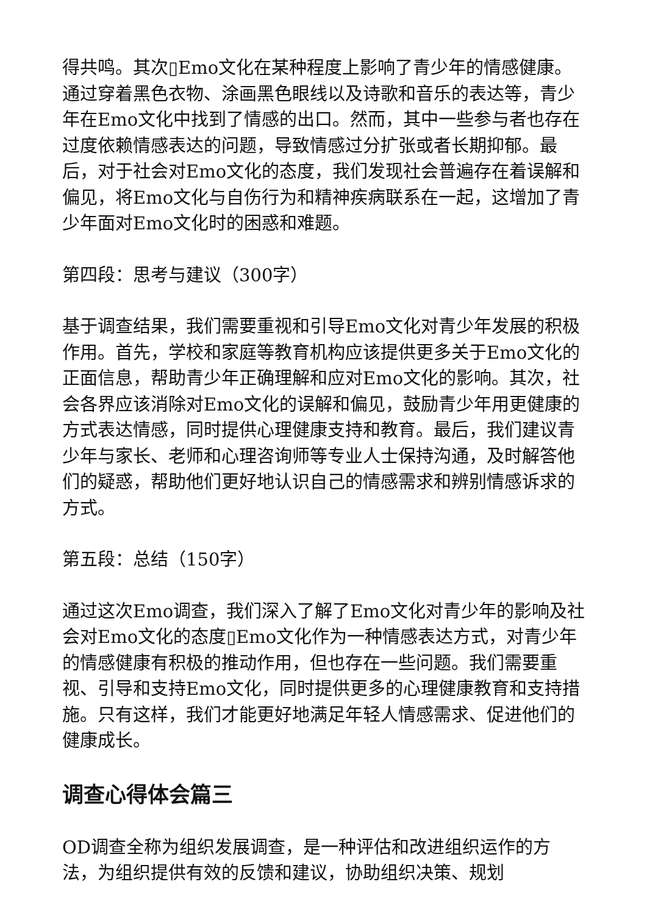得共鸣。其次▯Emo文化在某种程度上影响了青少年的情感健康。通过穿着黑色衣物、涂画黑色眼线以及诗歌和音乐的表达等，青少年在Emo文化中找到了情感的出口。然而，其中一些参与者也存在过度依赖情感表达的问题，导致情感过分扩张或者长期抑郁。最后，对于社会对Emo文化的态度，我们发现社会普遍存在着误解和偏见，将Emo文化与自伤行为和精神疾病联系在一起，这增加了青少年面对Emo文化时的困惑和难题。
第四段：思考与建议（300字）
基于调查结果，我们需要重视和引导Emo文化对青少年发展的积极作用。首先，学校和家庭等教育机构应该提供更多关于Emo文化的正面信息，帮助青少年正确理解和应对Emo文化的影响。其次，社会各界应该消除对Emo文化的误解和偏见，鼓励青少年用更健康的方式表达情感，同时提供心理健康支持和教育。最后，我们建议青少年与家长、老师和心理咨询师等专业人士保持沟通，及时解答他们的疑惑，帮助他们更好地认识自己的情感需求和辨别情感诉求的方式。
第五段：总结（150字）
通过这次Emo调查，我们深入了解了Emo文化对青少年的影响及社会对Emo文化的态度▯Emo文化作为一种情感表达方式，对青少年的情感健康有积极的推动作用，但也存在一些问题。我们需要重视、引导和支持Emo文化，同时提供更多的心理健康教育和支持措施。只有这样，我们才能更好地满足年轻人情感需求、促进他们的健康成长。
调查心得体会篇三
OD调查全称为组织发展调查，是一种评估和改进组织运作的方法，为组织提供有效的反馈和建议，协助组织决策、规划